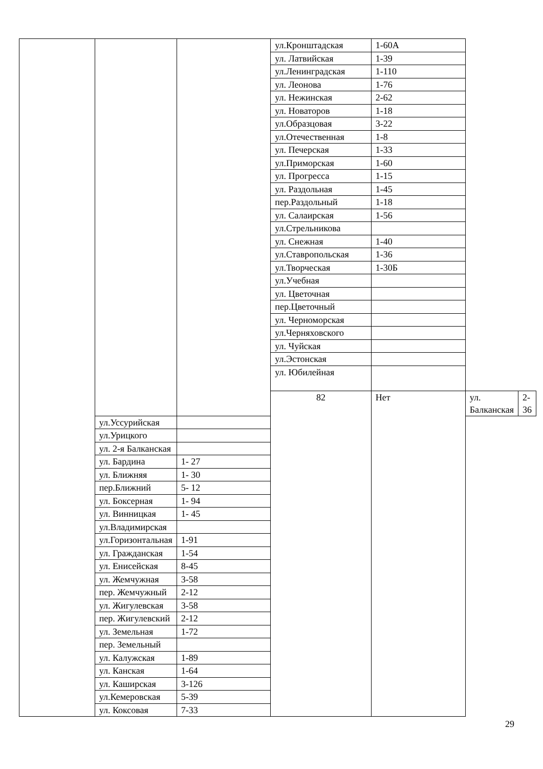| | | | ул.Кронштадская | 1-60А | | |
| | | | ул. Латвийская | 1-39 | | |
| | | | ул.Ленинградская | 1-110 | | |
| | | | ул. Леонова | 1-76 | | |
| | | | ул. Нежинская | 2-62 | | |
| | | | ул. Новаторов | 1-18 | | |
| | | | ул.Образцовая | 3-22 | | |
| | | | ул.Отечественная | 1-8 | | |
| | | | ул. Печерская | 1-33 | | |
| | | | ул.Приморская | 1-60 | | |
| | | | ул. Прогресса | 1-15 | | |
| | | | ул. Раздольная | 1-45 | | |
| | | | пер.Раздольный | 1-18 | | |
| | | | ул. Салаирская | 1-56 | | |
| | | | ул.Стрельникова | | | |
| | | | ул. Снежная | 1-40 | | |
| | | | ул.Ставропольская | 1-36 | | |
| | | | ул.Творческая | 1-30Б | | |
| | | | ул.Учебная | | | |
| | | | ул. Цветочная | | | |
| | | | пер.Цветочный | | | |
| | | | ул. Черноморская | | | |
| | | | ул.Черняховского | | | |
| | | | ул. Чуйская | | | |
| | | | ул.Эстонская | | | |
| | | | ул. Юбилейная | | | |
| | | | 82 | Нет | ул. Балканская | 2-36 |
| | ул.Уссурийская | | | | | |
| | ул.Урицкого | | | | | |
| | ул. 2-я Балканская | | | | | |
| | ул. Бардина | 1- 27 | | | | |
| | ул. Ближняя | 1- 30 | | | | |
| | пер.Ближний | 5- 12 | | | | |
| | ул. Боксерная | 1- 94 | | | | |
| | ул. Винницкая | 1- 45 | | | | |
| | ул.Владимирская | | | | | |
| | ул.Горизонтальная | 1-91 | | | | |
| | ул. Гражданская | 1-54 | | | | |
| | ул. Енисейская | 8-45 | | | | |
| | ул. Жемчужная | 3-58 | | | | |
| | пер. Жемчужный | 2-12 | | | | |
| | ул. Жигулевская | 3-58 | | | | |
| | пер. Жигулевский | 2-12 | | | | |
| | ул. Земельная | 1-72 | | | | |
| | пер. Земельный | | | | | |
| | ул. Калужская | 1-89 | | | | |
| | ул. Канская | 1-64 | | | | |
| | ул. Каширская | 3-126 | | | | |
| | ул.Кемеровская | 5-39 | | | | |
| | ул. Коксовая | 7-33 | | | | |
29